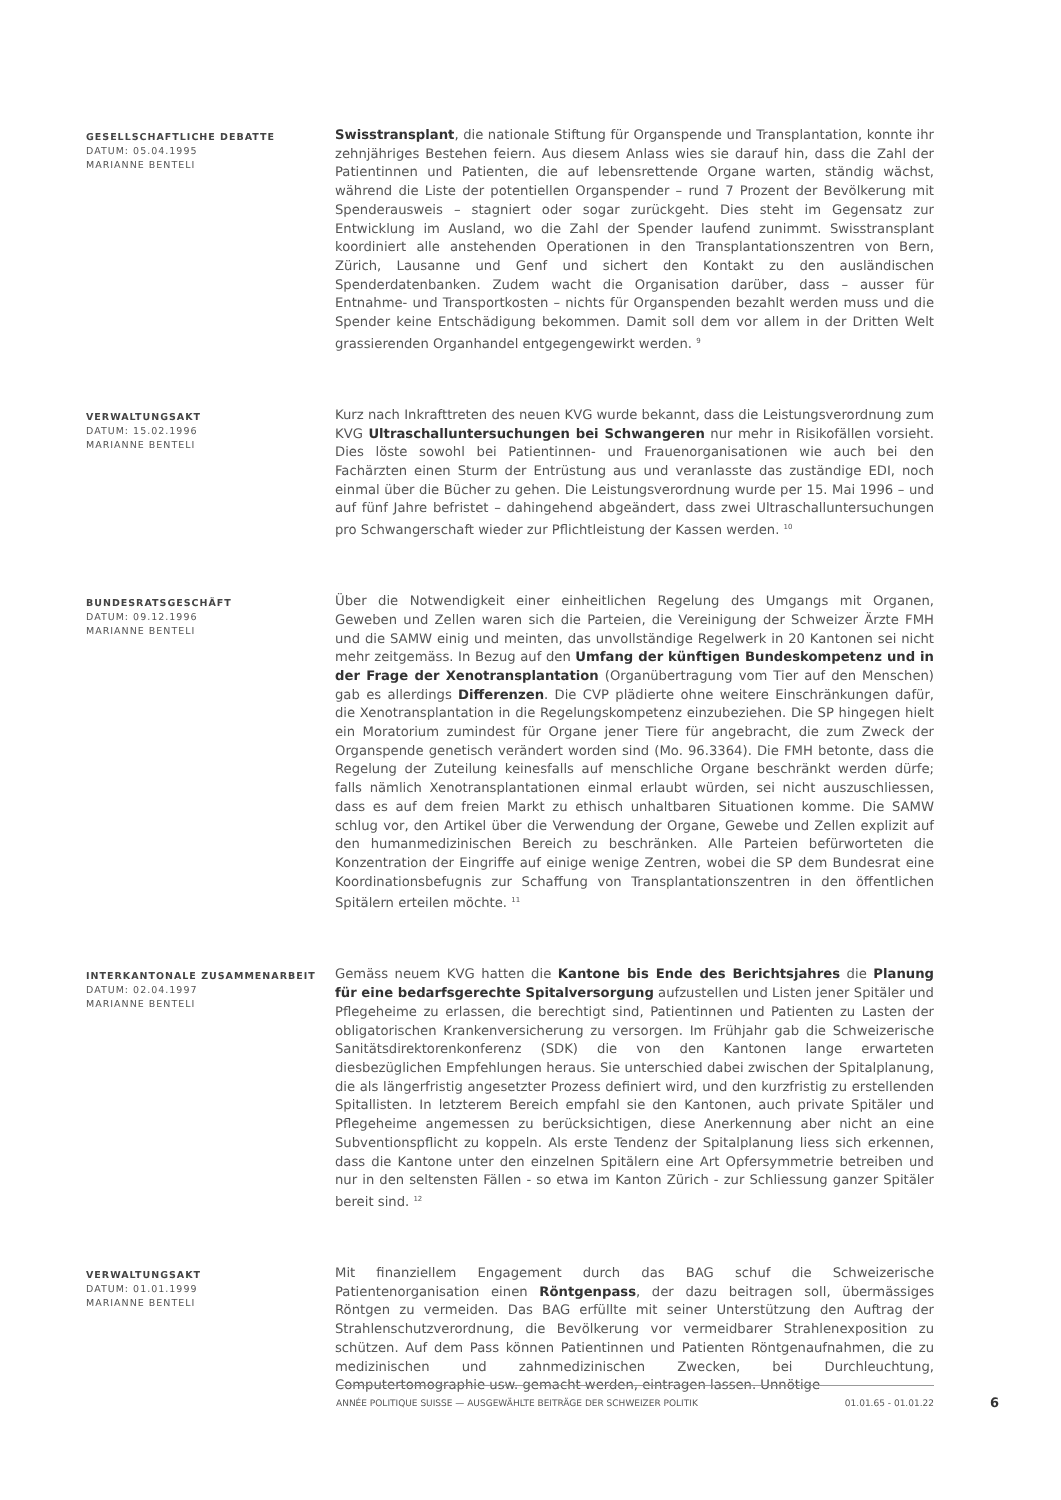GESELLSCHAFTLICHE DEBATTE
DATUM: 05.04.1995
MARIANNE BENTELI
Swisstransplant, die nationale Stiftung für Organspende und Transplantation, konnte ihr zehnjähriges Bestehen feiern. Aus diesem Anlass wies sie darauf hin, dass die Zahl der Patientinnen und Patienten, die auf lebensrettende Organe warten, ständig wächst, während die Liste der potentiellen Organspender – rund 7 Prozent der Bevölkerung mit Spenderausweis – stagniert oder sogar zurückgeht. Dies steht im Gegensatz zur Entwicklung im Ausland, wo die Zahl der Spender laufend zunimmt. Swisstransplant koordiniert alle anstehenden Operationen in den Transplantationszentren von Bern, Zürich, Lausanne und Genf und sichert den Kontakt zu den ausländischen Spenderdatenbanken. Zudem wacht die Organisation darüber, dass – ausser für Entnahme- und Transportkosten – nichts für Organspenden bezahlt werden muss und die Spender keine Entschädigung bekommen. Damit soll dem vor allem in der Dritten Welt grassierenden Organhandel entgegengewirkt werden. <sup>9</sup>
VERWALTUNGSAKT
DATUM: 15.02.1996
MARIANNE BENTELI
Kurz nach Inkrafttreten des neuen KVG wurde bekannt, dass die Leistungsverordnung zum KVG Ultraschalluntersuchungen bei Schwangeren nur mehr in Risikofällen vorsieht. Dies löste sowohl bei Patientinnen- und Frauenorganisationen wie auch bei den Fachärzten einen Sturm der Entrüstung aus und veranlasste das zuständige EDI, noch einmal über die Bücher zu gehen. Die Leistungsverordnung wurde per 15. Mai 1996 – und auf fünf Jahre befristet – dahingehend abgeändert, dass zwei Ultraschalluntersuchungen pro Schwangerschaft wieder zur Pflichtleistung der Kassen werden. <sup>10</sup>
BUNDESRATSGESCHÄFT
DATUM: 09.12.1996
MARIANNE BENTELI
Über die Notwendigkeit einer einheitlichen Regelung des Umgangs mit Organen, Geweben und Zellen waren sich die Parteien, die Vereinigung der Schweizer Ärzte FMH und die SAMW einig und meinten, das unvollständige Regelwerk in 20 Kantonen sei nicht mehr zeitgemäss. In Bezug auf den Umfang der künftigen Bundeskompetenz und in der Frage der Xenotransplantation (Organübertragung vom Tier auf den Menschen) gab es allerdings Differenzen. Die CVP plädierte ohne weitere Einschränkungen dafür, die Xenotransplantation in die Regelungskompetenz einzubeziehen. Die SP hingegen hielt ein Moratorium zumindest für Organe jener Tiere für angebracht, die zum Zweck der Organspende genetisch verändert worden sind (Mo. 96.3364). Die FMH betonte, dass die Regelung der Zuteilung keinesfalls auf menschliche Organe beschränkt werden dürfe; falls nämlich Xenotransplantationen einmal erlaubt würden, sei nicht auszuschliessen, dass es auf dem freien Markt zu ethisch unhaltbaren Situationen komme. Die SAMW schlug vor, den Artikel über die Verwendung der Organe, Gewebe und Zellen explizit auf den humanmedizinischen Bereich zu beschränken. Alle Parteien befürworteten die Konzentration der Eingriffe auf einige wenige Zentren, wobei die SP dem Bundesrat eine Koordinationsbefugnis zur Schaffung von Transplantationszentren in den öffentlichen Spitälern erteilen möchte. <sup>11</sup>
INTERKANTONALE ZUSAMMENARBEIT
DATUM: 02.04.1997
MARIANNE BENTELI
Gemäss neuem KVG hatten die Kantone bis Ende des Berichtsjahres die Planung für eine bedarfsgerechte Spitalversorgung aufzustellen und Listen jener Spitäler und Pflegeheime zu erlassen, die berechtigt sind, Patientinnen und Patienten zu Lasten der obligatorischen Krankenversicherung zu versorgen. Im Frühjahr gab die Schweizerische Sanitätsdirektorenkonferenz (SDK) die von den Kantonen lange erwarteten diesbezüglichen Empfehlungen heraus. Sie unterschied dabei zwischen der Spitalplanung, die als längerfristig angesetzter Prozess definiert wird, und den kurzfristig zu erstellenden Spitallisten. In letzterem Bereich empfahl sie den Kantonen, auch private Spitäler und Pflegeheime angemessen zu berücksichtigen, diese Anerkennung aber nicht an eine Subventionspflicht zu koppeln. Als erste Tendenz der Spitalplanung liess sich erkennen, dass die Kantone unter den einzelnen Spitälern eine Art Opfersymmetrie betreiben und nur in den seltensten Fällen - so etwa im Kanton Zürich - zur Schliessung ganzer Spitäler bereit sind. <sup>12</sup>
VERWALTUNGSAKT
DATUM: 01.01.1999
MARIANNE BENTELI
Mit finanziellem Engagement durch das BAG schuf die Schweizerische Patientenorganisation einen Röntgenpass, der dazu beitragen soll, übermässiges Röntgen zu vermeiden. Das BAG erfüllte mit seiner Unterstützung den Auftrag der Strahlenschutzverordnung, die Bevölkerung vor vermeidbarer Strahlenexposition zu schützen. Auf dem Pass können Patientinnen und Patienten Röntgenaufnahmen, die zu medizinischen und zahnmedizinischen Zwecken, bei Durchleuchtung, Computertomographie usw. gemacht werden, eintragen lassen. Unnötige
ANNÉE POLITIQUE SUISSE — AUSGEWÄHLTE BEITRÄGE DER SCHWEIZER POLITIK 01.01.65 - 01.01.22
6